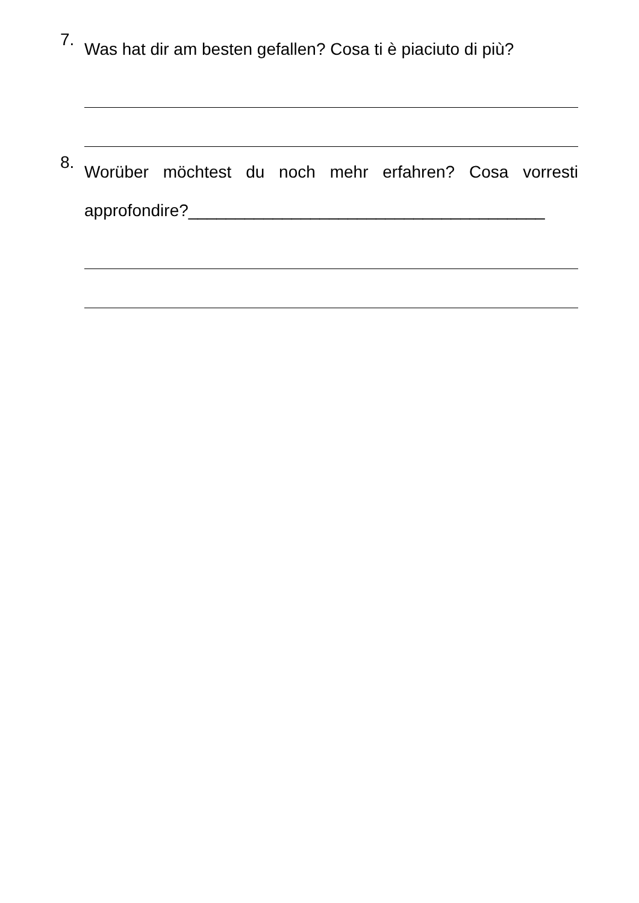7.
Was hat dir am besten gefallen? Cosa ti è piaciuto di più?
8.
Worüber möchtest du noch mehr erfahren? Cosa vorresti approfondire?______________________________________